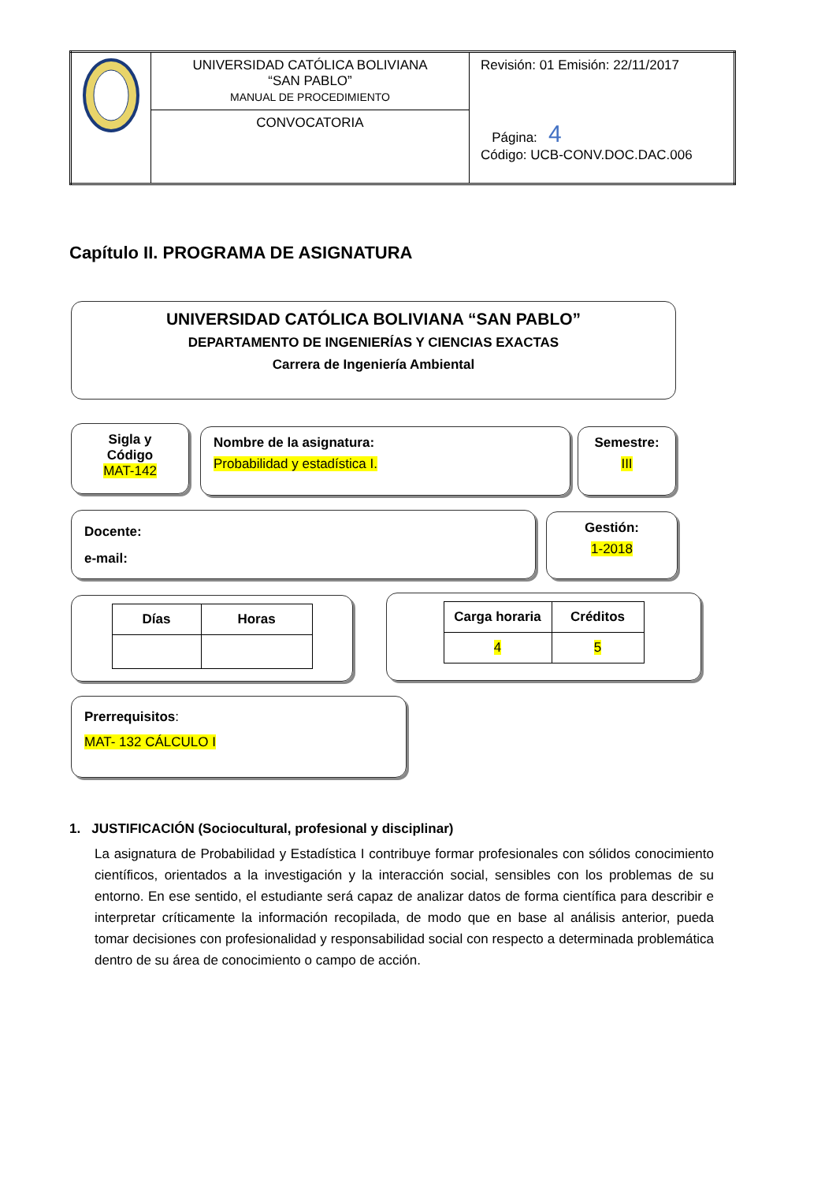| | UNIVERSIDAD CATÓLICA BOLIVIANA “SAN PABLO” MANUAL DE PROCEDIMIENTO | Revisión: 01 Emisión: 22/11/2017 Página: 4 Código: UCB-CONV.DOC.DAC.006 |
| | CONVOCATORIA | |
Capítulo II. PROGRAMA DE ASIGNATURA
UNIVERSIDAD CATÓLICA BOLIVIANA “SAN PABLO”
DEPARTAMENTO DE INGENIERÍAS Y CIENCIAS EXACTAS
Carrera de Ingeniería Ambiental
Sigla y Código
MAT-142
Nombre de la asignatura:
Probabilidad y estadística I.
Semestre:
III
Docente:
e-mail:
Gestión:
1-2018
| Días | Horas |
| --- | --- |
| Carga horaria | Créditos |
| --- | --- |
| 4 | 5 |
Prerrequisitos:
MAT- 132 CÁLCULO I
1. JUSTIFICACIÓN (Sociocultural, profesional y disciplinar)
La asignatura de Probabilidad y Estadística I contribuye formar profesionales con sólidos conocimiento científicos, orientados a la investigación y la interacción social, sensibles con los problemas de su entorno. En ese sentido, el estudiante será capaz de analizar datos de forma científica para describir e interpretar críticamente la información recopilada, de modo que en base al análisis anterior, pueda tomar decisiones con profesionalidad y responsabilidad social con respecto a determinada problemática dentro de su área de conocimiento o campo de acción.